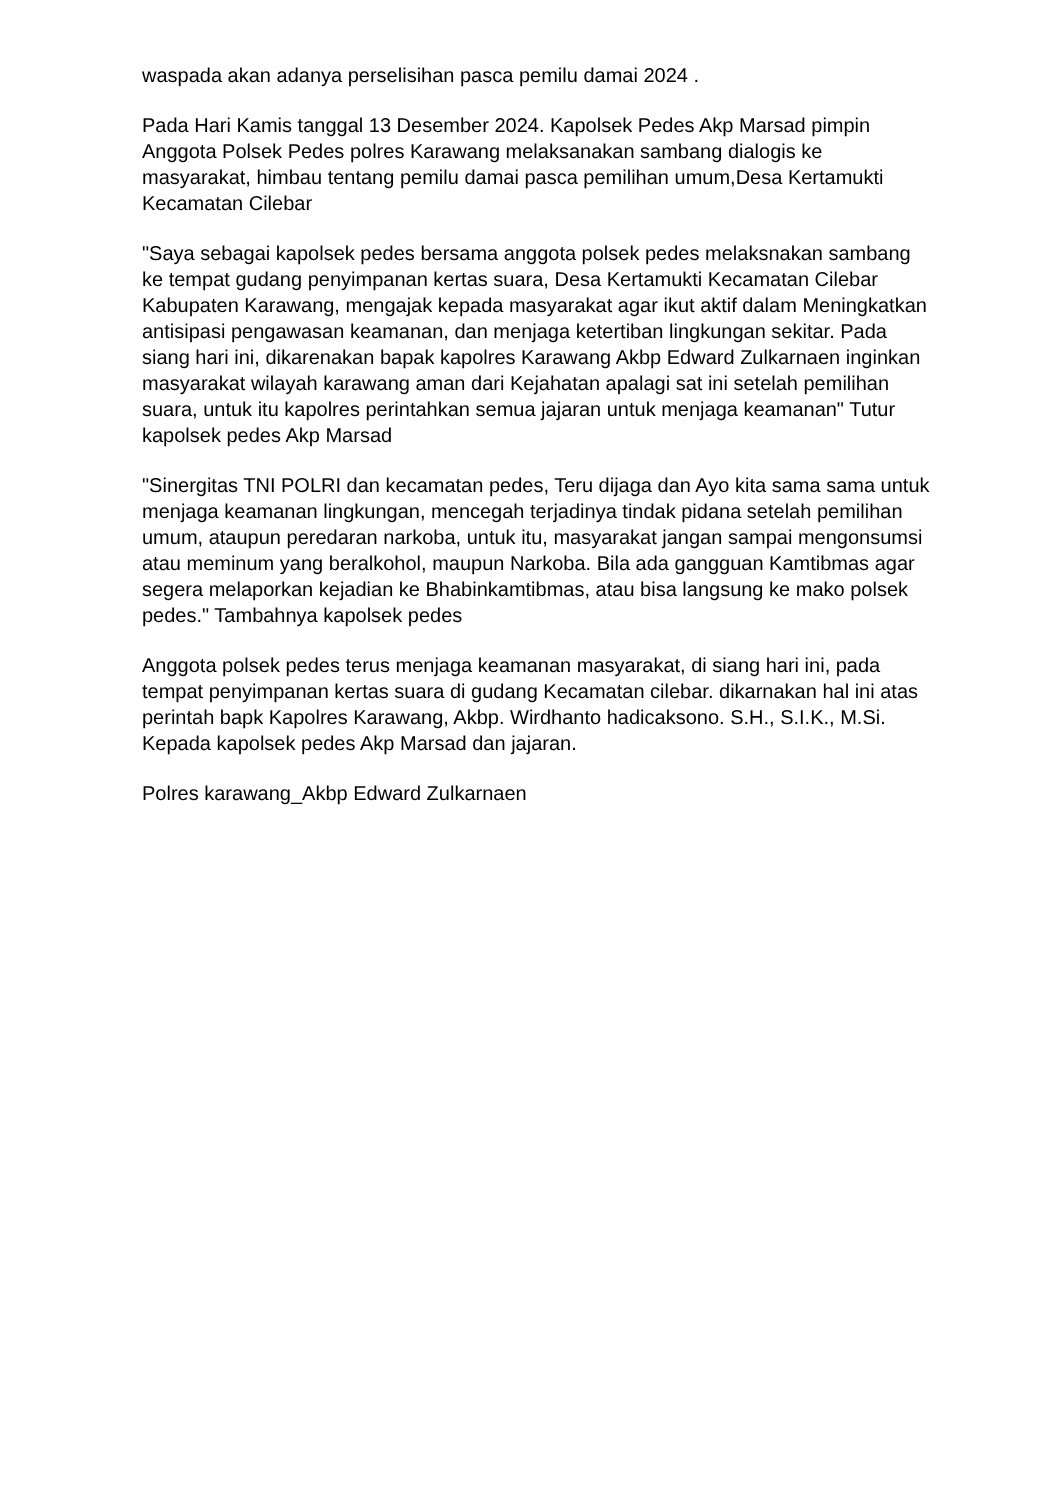waspada akan adanya perselisihan pasca pemilu damai 2024 .
Pada Hari Kamis tanggal 13 Desember 2024. Kapolsek Pedes Akp Marsad pimpin Anggota Polsek Pedes polres Karawang melaksanakan sambang dialogis ke masyarakat, himbau tentang pemilu damai pasca pemilihan umum,Desa Kertamukti Kecamatan Cilebar
"Saya sebagai kapolsek pedes bersama anggota polsek pedes melaksnakan sambang ke tempat gudang penyimpanan kertas suara, Desa Kertamukti Kecamatan Cilebar Kabupaten Karawang, mengajak kepada masyarakat agar ikut aktif dalam Meningkatkan antisipasi pengawasan keamanan, dan menjaga ketertiban lingkungan sekitar. Pada siang hari ini, dikarenakan bapak kapolres Karawang Akbp Edward Zulkarnaen inginkan masyarakat wilayah karawang aman dari Kejahatan apalagi sat ini setelah pemilihan suara, untuk itu kapolres perintahkan semua jajaran untuk menjaga keamanan" Tutur kapolsek pedes Akp Marsad
"Sinergitas TNI POLRI dan kecamatan pedes, Teru dijaga dan Ayo kita sama sama untuk menjaga keamanan lingkungan, mencegah terjadinya tindak pidana setelah pemilihan umum, ataupun peredaran narkoba, untuk itu, masyarakat jangan sampai mengonsumsi atau meminum yang beralkohol, maupun Narkoba. Bila ada gangguan Kamtibmas agar segera melaporkan kejadian ke Bhabinkamtibmas, atau bisa langsung ke mako polsek pedes." Tambahnya kapolsek pedes
Anggota polsek pedes terus menjaga keamanan masyarakat, di siang hari ini, pada tempat penyimpanan kertas suara di gudang Kecamatan cilebar. dikarnakan hal ini atas perintah bapk Kapolres Karawang, Akbp. Wirdhanto hadicaksono. S.H., S.I.K., M.Si. Kepada kapolsek pedes Akp Marsad dan jajaran.
Polres karawang_Akbp Edward Zulkarnaen